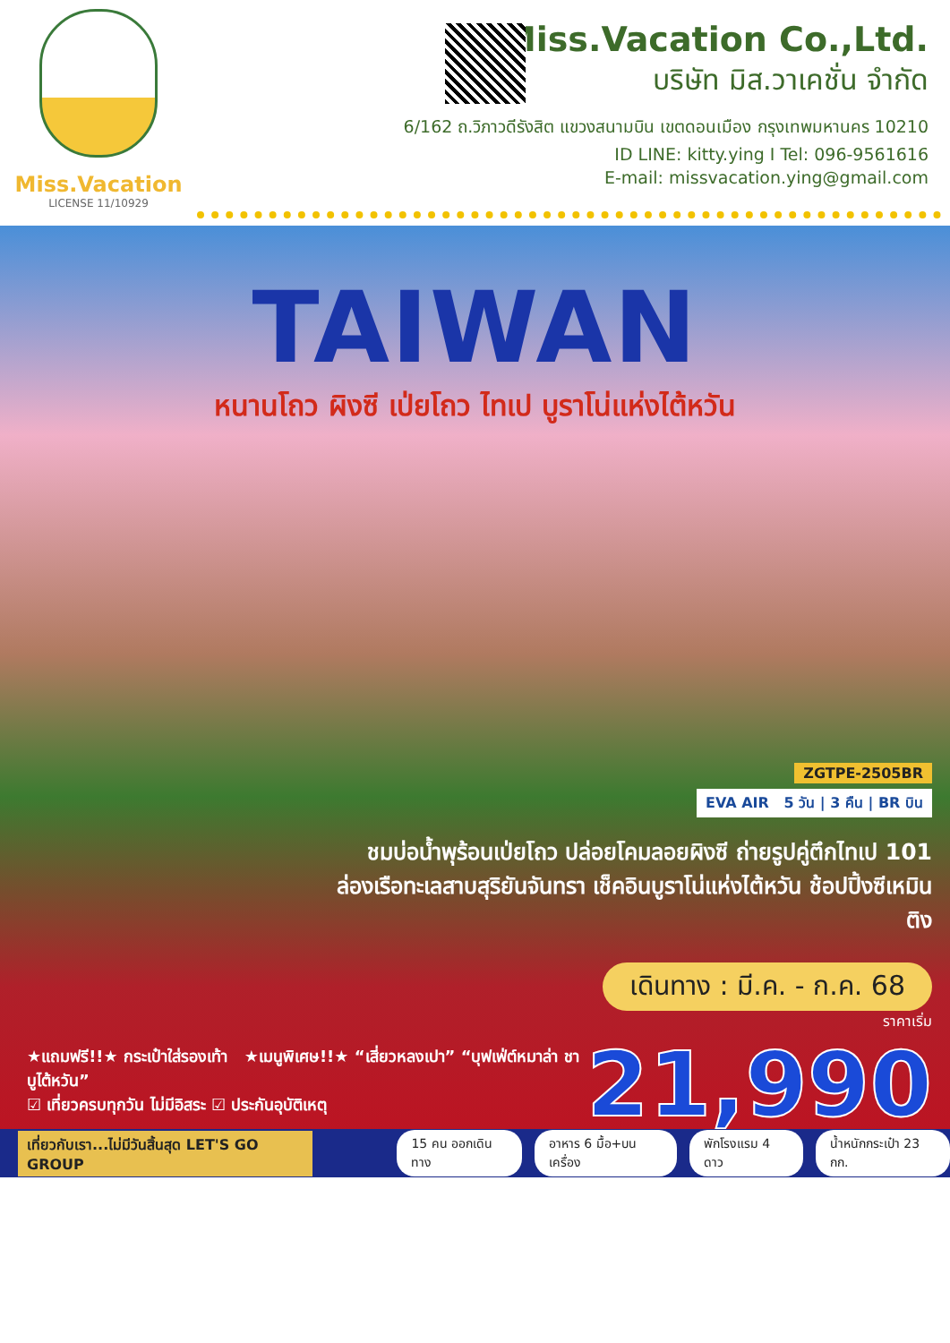Miss.Vacation
LICENSE 11/10929
Miss.Vacation Co.,Ltd.
บริษัท มิส.วาเคชั่น จำกัด
6/162 ถ.วิภาวดีรังสิต แขวงสนามบิน เขตดอนเมือง กรุงเทพมหานคร 10210
ID LINE: kitty.ying I Tel: 096-9561616
E-mail: missvacation.ying@gmail.com
TAIWAN
หนานโถว ผิงซี เป่ยโถว ไทเป บูราโน่แห่งไต้หวัน
ZGTPE-2505BR
EVA AIR 5 วัน | 3 คืน | BR บิน
ชมบ่อน้ำพุร้อนเป่ยโถว ปล่อยโคมลอยผิงซี ถ่ายรูปคู่ตึกไทเป 101
ล่องเรือทะเลสาบสุริยันจันทรา เช็คอินบูราโน่แห่งไต้หวัน ช้อปปิ้งซีเหมินติง
เดินทาง : มี.ค. - ก.ค. 68
ราคาเริ่ม
21,990
★แถมฟรี!!★ กระเป๋าใส่รองเท้า ★เมนูพิเศษ!!★ “เสี่ยวหลงเปา” “บุฟเฟ่ต์หมาล่า ชาบูไต้หวัน”
☑ เที่ยวครบทุกวัน ไม่มีอิสระ ☑ ประกันอุบัติเหตุ
เที่ยวกับเรา...ไม่มีวันสิ้นสุด LET'S GO GROUP
15 คน ออกเดินทาง อาหาร 6 มื้อ+บนเครื่อง พักโรงแรม 4 ดาว น้ำหนักกระเป๋า 23 กก.